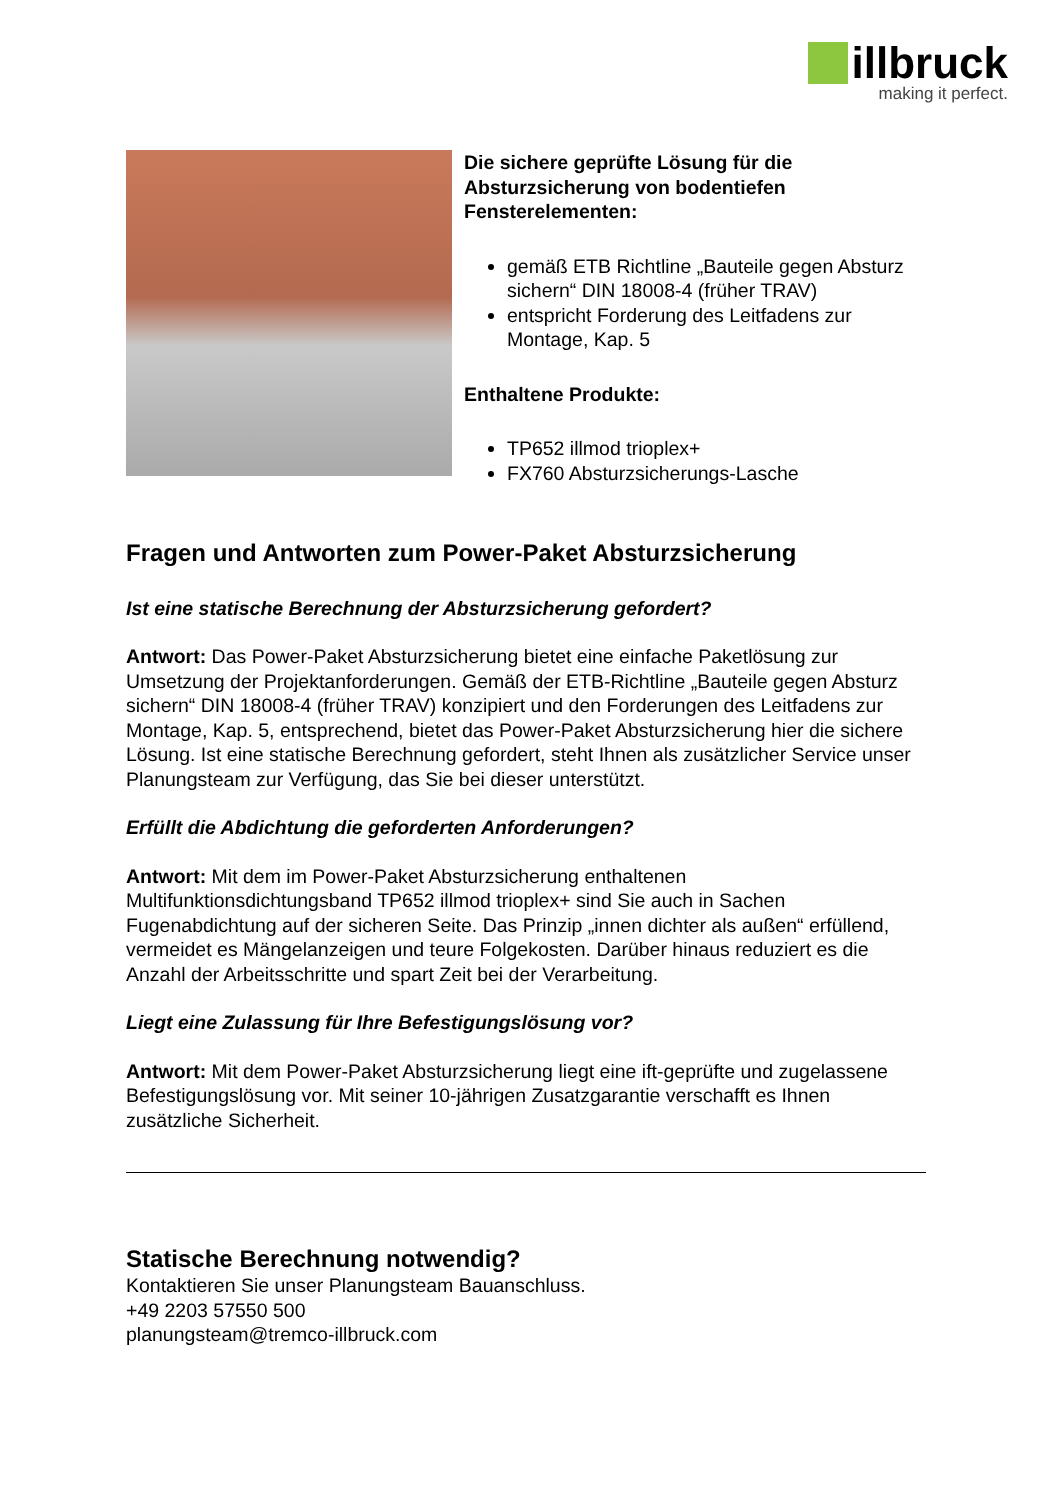illbruck
making it perfect.
Die sichere geprüfte Lösung für die Absturzsicherung von bodentiefen Fensterelementen:
gemäß ETB Richtline „Bauteile gegen Absturz sichern“ DIN 18008-4 (früher TRAV)
entspricht Forderung des Leitfadens zur Montage, Kap. 5
Enthaltene Produkte:
TP652 illmod trioplex+
FX760 Absturzsicherungs-Lasche
Fragen und Antworten zum Power-Paket Absturzsicherung
Ist eine statische Berechnung der Absturzsicherung gefordert?
Antwort: Das Power-Paket Absturzsicherung bietet eine einfache Paketlösung zur Umsetzung der Projektanforderungen. Gemäß der ETB-Richtline „Bauteile gegen Absturz sichern“ DIN 18008-4 (früher TRAV) konzipiert und den Forderungen des Leitfadens zur Montage, Kap. 5, entsprechend, bietet das Power-Paket Absturzsicherung hier die sichere Lösung. Ist eine statische Berechnung gefordert, steht Ihnen als zusätzlicher Service unser Planungsteam zur Verfügung, das Sie bei dieser unterstützt.
Erfüllt die Abdichtung die geforderten Anforderungen?
Antwort: Mit dem im Power-Paket Absturzsicherung enthaltenen Multifunktionsdichtungsband TP652 illmod trioplex+ sind Sie auch in Sachen Fugenabdichtung auf der sicheren Seite. Das Prinzip „innen dichter als außen“ erfüllend, vermeidet es Mängelanzeigen und teure Folgekosten. Darüber hinaus reduziert es die Anzahl der Arbeitsschritte und spart Zeit bei der Verarbeitung.
Liegt eine Zulassung für Ihre Befestigungslösung vor?
Antwort: Mit dem Power-Paket Absturzsicherung liegt eine ift-geprüfte und zugelassene Befestigungslösung vor. Mit seiner 10-jährigen Zusatzgarantie verschafft es Ihnen zusätzliche Sicherheit.
Statische Berechnung notwendig?
Kontaktieren Sie unser Planungsteam Bauanschluss.
+49 2203 57550 500
planungsteam@tremco-illbruck.com